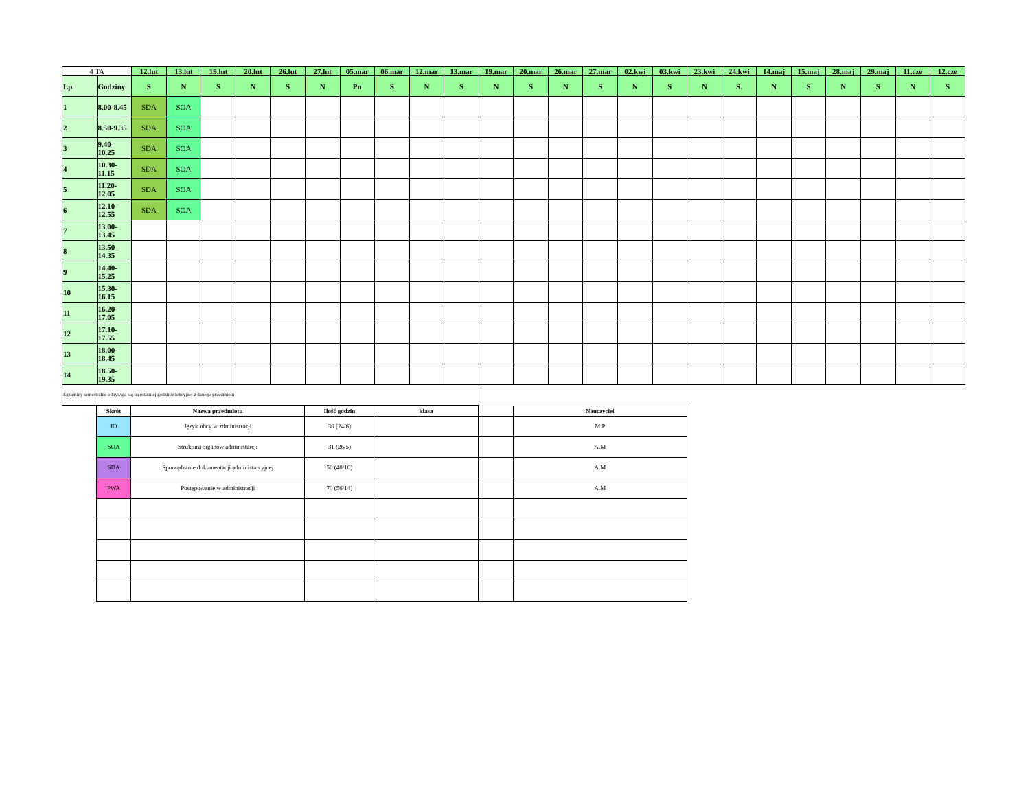| 4 TA | | 12.lut | 13.lut | 19.lut | 20.lut | 26.lut | 27.lut | 05.mar | 06.mar | 12.mar | 13.mar | 19.mar | 20.mar | 26.mar | 27.mar | 02.kwi | 03.kwi | 23.kwi | 24.kwi | 14.maj | 15.maj | 28.maj | 29.maj | 11.cze | 12.cze |
| Lp | Godziny | S | N | S | N | S | N | Pn | S | N | S | N | S | N | S | N | S | N | S. | N | S | N | S | N | S |
| 1 | 8.00-8.45 | SDA | SOA | | | | | | | | | | | | | | | | | | | | | | |
| 2 | 8.50-9.35 | SDA | SOA | | | | | | | | | | | | | | | | | | | | | | |
| 3 | 9.40- 10.25 | SDA | SOA | | | | | | | | | | | | | | | | | | | | | | |
| 4 | 10.30- 11.15 | SDA | SOA | | | | | | | | | | | | | | | | | | | | | | |
| 5 | 11.20- 12.05 | SDA | SOA | | | | | | | | | | | | | | | | | | | | | | |
| 6 | 12.10- 12.55 | SDA | SOA | | | | | | | | | | | | | | | | | | | | | | |
| 7 | 13.00- 13.45 | | | | | | | | | | | | | | | | | | | | | | | | |
| 8 | 13.50- 14.35 | | | | | | | | | | | | | | | | | | | | | | | | |
| 9 | 14.40- 15.25 | | | | | | | | | | | | | | | | | | | | | | | | |
| 10 | 15.30- 16.15 | | | | | | | | | | | | | | | | | | | | | | | | |
| 11 | 16.20- 17.05 | | | | | | | | | | | | | | | | | | | | | | | | |
| 12 | 17.10- 17.55 | | | | | | | | | | | | | | | | | | | | | | | | |
| 13 | 18.00- 18.45 | | | | | | | | | | | | | | | | | | | | | | | | |
| 14 | 18.50- 19.35 | | | | | | | | | | | | | | | | | | | | | | | | |
| Egzaminy semestralne odbywają się na ostatniej godzinie lekcyjnej z danego przedmiotu | | | | | | | | | | | | | | | | | | | | | | | | | |
| Skrót | Nazwa przedmiotu | Ilość godzin | klasa | | Nauczyciel |
| --- | --- | --- | --- | --- | --- |
| JO | Język obcy w zdministracji | 30 (24/6) | | | M.P |
| SOA | Struktura organów administarcji | 31 (26/5) | | | A.M |
| SDA | Sporządzanie dokumentacji administarcyjnej | 50 (40/10) | | | A.M |
| PWA | Postępowanie w administracji | 70 (56/14) | | | A.M |